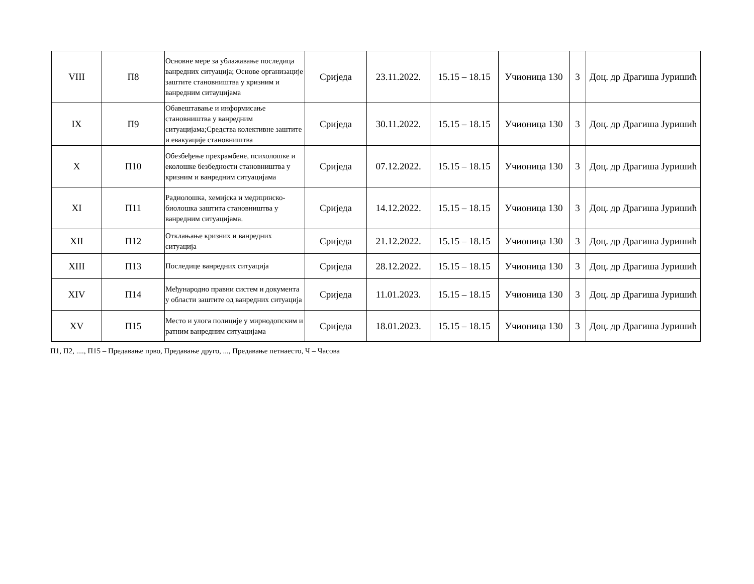| VIII | П8 | Основне мере за ублажавање последица ванредних ситуација; Основе организације заштите становништва у кризним и ванредним ситауцијама | Сриједа | 23.11.2022. | 15.15 – 18.15 | Учионица 130 | 3 | Доц. др Драгиша Јуришић |
| IX | П9 | Обавештавање и информисање становништва у ванредним ситуацијама;Средства колективне заштите и евакуације становништва | Сриједа | 30.11.2022. | 15.15 – 18.15 | Учионица 130 | 3 | Доц. др Драгиша Јуришић |
| X | П10 | Обезбеђење прехрамбене, психолошке и еколошке безбедности становништва у кризним и ванредним ситуацијама | Сриједа | 07.12.2022. | 15.15 – 18.15 | Учионица 130 | 3 | Доц. др Драгиша Јуришић |
| XI | П11 | Радиолошка, хемијска и медицинско-биолошка заштита становништва у ванредним ситуацијама. | Сриједа | 14.12.2022. | 15.15 – 18.15 | Учионица 130 | 3 | Доц. др Драгиша Јуришић |
| XII | П12 | Отклањање кризних и ванредних ситуација | Сриједа | 21.12.2022. | 15.15 – 18.15 | Учионица 130 | 3 | Доц. др Драгиша Јуришић |
| XIII | П13 | Последице ванредних ситуација | Сриједа | 28.12.2022. | 15.15 – 18.15 | Учионица 130 | 3 | Доц. др Драгиша Јуришић |
| XIV | П14 | Међународно правни систем и документа у области заштите од ванредних ситуација | Сриједа | 11.01.2023. | 15.15 – 18.15 | Учионица 130 | 3 | Доц. др Драгиша Јуришић |
| XV | П15 | Место и улога полиције у мирнодопским и ратним ванредним ситуацијама | Сриједа | 18.01.2023. | 15.15 – 18.15 | Учионица 130 | 3 | Доц. др Драгиша Јуришић |
П1, П2, ...., П15 – Предавање прво, Предавање друго, ..., Предавање петнаесто, Ч – Часова